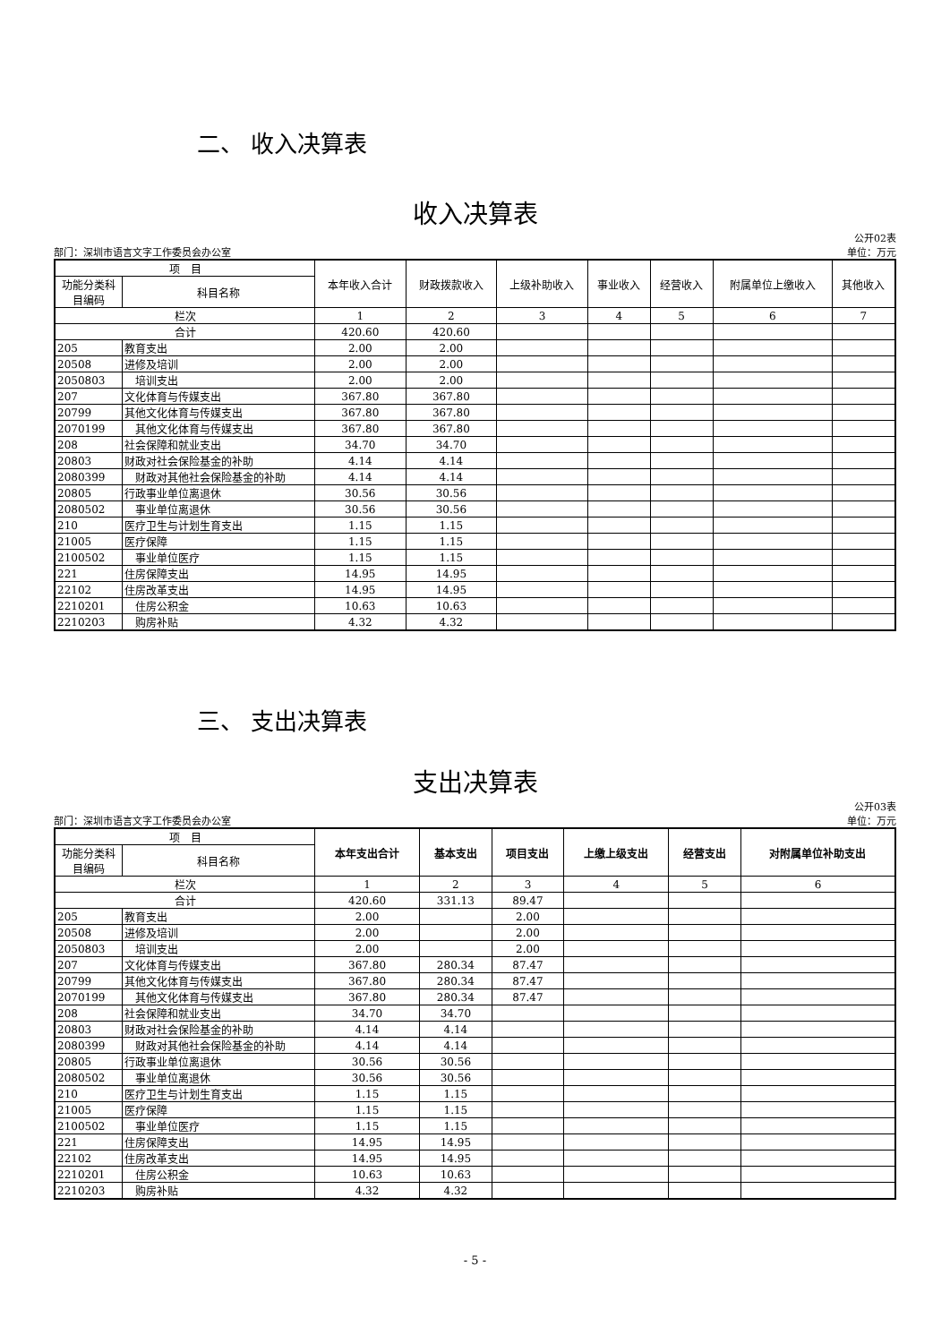二、 收入决算表
收入决算表
部门：深圳市语言文字工作委员会办公室 公开02表
单位：万元
| 项 目 | | 本年收入合计 | 财政拨款收入 | 上级补助收入 | 事业收入 | 经营收入 | 附属单位上缴收入 | 其他收入 |
| --- | --- | --- | --- | --- | --- | --- | --- | --- |
| 功能分类科目编码 | 科目名称 | | | | | | | |
| 栏次 | | 1 | 2 | 3 | 4 | 5 | 6 | 7 |
| 合计 | | 420.60 | 420.60 | | | | | |
| 205 | 教育支出 | 2.00 | 2.00 | | | | | |
| 20508 | 进修及培训 | 2.00 | 2.00 | | | | | |
| 2050803 | 培训支出 | 2.00 | 2.00 | | | | | |
| 207 | 文化体育与传媒支出 | 367.80 | 367.80 | | | | | |
| 20799 | 其他文化体育与传媒支出 | 367.80 | 367.80 | | | | | |
| 2070199 | 其他文化体育与传媒支出 | 367.80 | 367.80 | | | | | |
| 208 | 社会保障和就业支出 | 34.70 | 34.70 | | | | | |
| 20803 | 财政对社会保险基金的补助 | 4.14 | 4.14 | | | | | |
| 2080399 | 财政对其他社会保险基金的补助 | 4.14 | 4.14 | | | | | |
| 20805 | 行政事业单位离退休 | 30.56 | 30.56 | | | | | |
| 2080502 | 事业单位离退休 | 30.56 | 30.56 | | | | | |
| 210 | 医疗卫生与计划生育支出 | 1.15 | 1.15 | | | | | |
| 21005 | 医疗保障 | 1.15 | 1.15 | | | | | |
| 2100502 | 事业单位医疗 | 1.15 | 1.15 | | | | | |
| 221 | 住房保障支出 | 14.95 | 14.95 | | | | | |
| 22102 | 住房改革支出 | 14.95 | 14.95 | | | | | |
| 2210201 | 住房公积金 | 10.63 | 10.63 | | | | | |
| 2210203 | 购房补贴 | 4.32 | 4.32 | | | | | |
三、 支出决算表
支出决算表
部门：深圳市语言文字工作委员会办公室 公开03表
单位：万元
| 项 目 | | 本年支出合计 | 基本支出 | 项目支出 | 上缴上级支出 | 经营支出 | 对附属单位补助支出 |
| --- | --- | --- | --- | --- | --- | --- | --- |
| 功能分类科目编码 | 科目名称 | | | | | | |
| 栏次 | | 1 | 2 | 3 | 4 | 5 | 6 |
| 合计 | | 420.60 | 331.13 | 89.47 | | | |
| 205 | 教育支出 | 2.00 | | 2.00 | | | |
| 20508 | 进修及培训 | 2.00 | | 2.00 | | | |
| 2050803 | 培训支出 | 2.00 | | 2.00 | | | |
| 207 | 文化体育与传媒支出 | 367.80 | 280.34 | 87.47 | | | |
| 20799 | 其他文化体育与传媒支出 | 367.80 | 280.34 | 87.47 | | | |
| 2070199 | 其他文化体育与传媒支出 | 367.80 | 280.34 | 87.47 | | | |
| 208 | 社会保障和就业支出 | 34.70 | 34.70 | | | | |
| 20803 | 财政对社会保险基金的补助 | 4.14 | 4.14 | | | | |
| 2080399 | 财政对其他社会保险基金的补助 | 4.14 | 4.14 | | | | |
| 20805 | 行政事业单位离退休 | 30.56 | 30.56 | | | | |
| 2080502 | 事业单位离退休 | 30.56 | 30.56 | | | | |
| 210 | 医疗卫生与计划生育支出 | 1.15 | 1.15 | | | | |
| 21005 | 医疗保障 | 1.15 | 1.15 | | | | |
| 2100502 | 事业单位医疗 | 1.15 | 1.15 | | | | |
| 221 | 住房保障支出 | 14.95 | 14.95 | | | | |
| 22102 | 住房改革支出 | 14.95 | 14.95 | | | | |
| 2210201 | 住房公积金 | 10.63 | 10.63 | | | | |
| 2210203 | 购房补贴 | 4.32 | 4.32 | | | | |
- 5 -